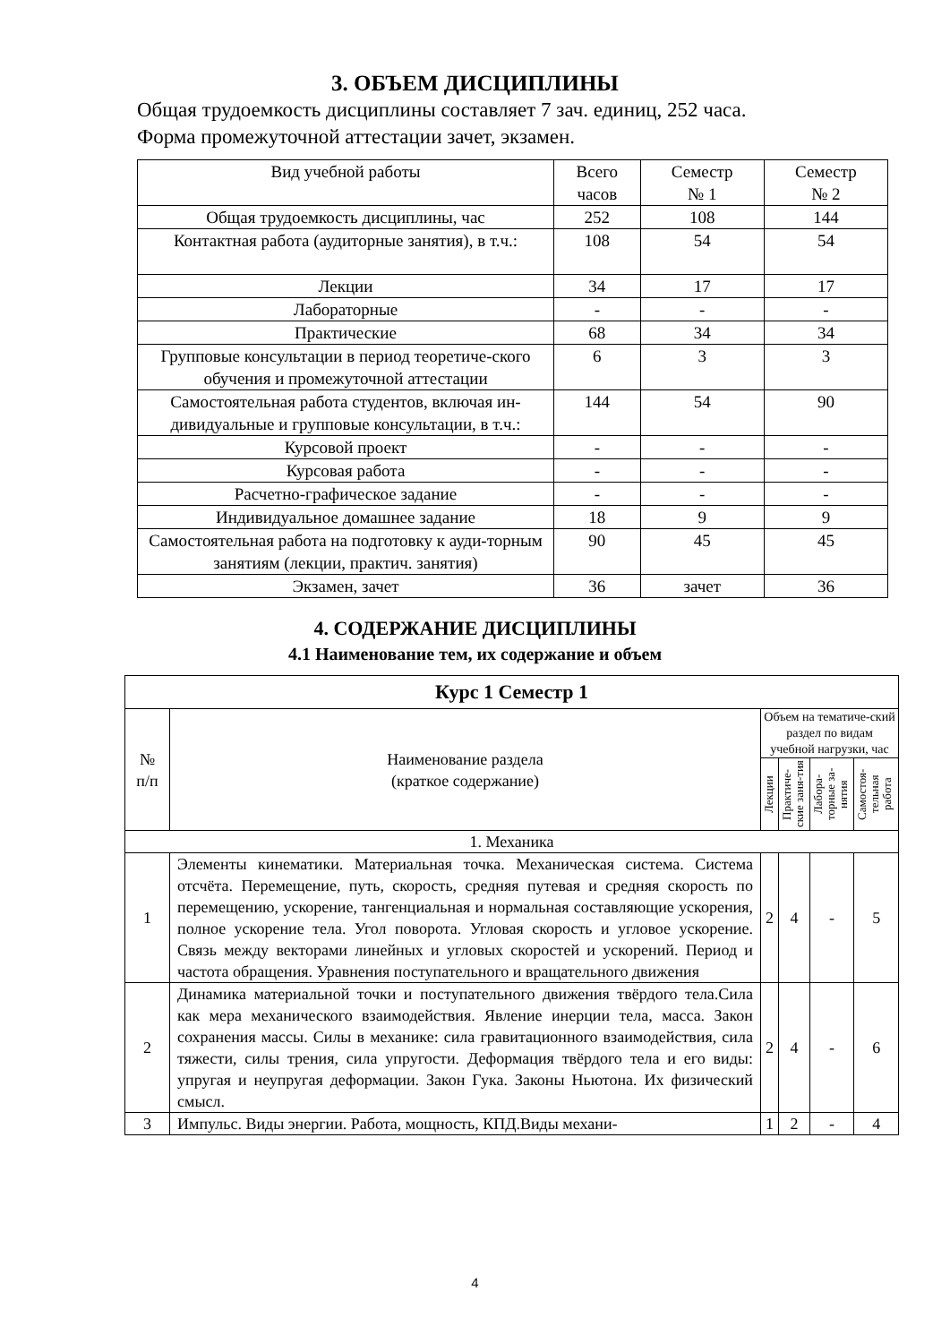3. ОБЪЕМ ДИСЦИПЛИНЫ
Общая трудоемкость дисциплины составляет 7 зач. единиц, 252 часа.
Форма промежуточной аттестации зачет, экзамен.
| Вид учебной работы | Всего часов | Семестр № 1 | Семестр № 2 |
| --- | --- | --- | --- |
| Общая трудоемкость дисциплины, час | 252 | 108 | 144 |
| Контактная работа (аудиторные занятия), в т.ч.: | 108 | 54 | 54 |
| Лекции | 34 | 17 | 17 |
| Лабораторные | - | - | - |
| Практические | 68 | 34 | 34 |
| Групповые консультации в период теоретиче-ского обучения и промежуточной аттестации | 6 | 3 | 3 |
| Самостоятельная работа студентов, включая ин-дивидуальные и групповые консультации, в т.ч.: | 144 | 54 | 90 |
| Курсовой проект | - | - | - |
| Курсовая работа | - | - | - |
| Расчетно-графическое задание | - | - | - |
| Индивидуальное домашнее задание | 18 | 9 | 9 |
| Самостоятельная работа на подготовку к ауди-торным занятиям (лекции, практич. занятия) | 90 | 45 | 45 |
| Экзамен, зачет | 36 | зачет | 36 |
4. СОДЕРЖАНИЕ ДИСЦИПЛИНЫ
4.1 Наименование тем, их содержание и объем
| Курс 1 Семестр 1 | | | | | |
| № п/п | Наименование раздела (краткое содержание) | Объем на тематиче-ский раздел по видам учебной нагрузки, час | | | |
| | | Лекции | Практиче-ские заня-тия | Лабора-торные за-нятия | Самостоя-тельная работа |
| 1. Механика | | | | | |
| 1 | Элементы кинематики. Материальная точка. Механическая система. Система отсчёта. Перемещение, путь, скорость, средняя путевая и средняя скорость по перемещению, ускорение, тангенциальная и нормальная составляющие ускорения, полное ускорение тела. Угол поворота. Угловая скорость и угловое ускорение. Связь между векторами линейных и угловых скоростей и ускорений. Период и частота обращения. Уравнения поступательного и вращательного движения | 2 | 4 | - | 5 |
| 2 | Динамика материальной точки и поступательного движения твёрдого тела.Сила как мера механического взаимодействия. Явление инерции тела, масса. Закон сохранения массы. Силы в механике: сила гравитационного взаимодействия, сила тяжести, силы трения, сила упругости. Деформация твёрдого тела и его виды: упругая и неупругая деформации. Закон Гука. Законы Ньютона. Их физический смысл. | 2 | 4 | - | 6 |
| 3 | Импульс. Виды энергии. Работа, мощность, КПД.Виды механи- | 1 | 2 | - | 4 |
4